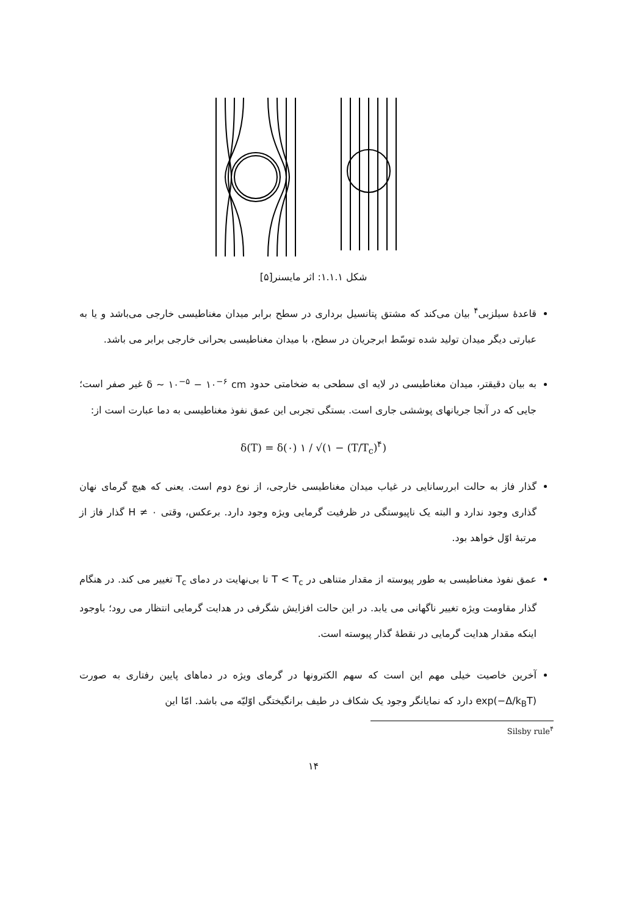شکل ۱.۱.۱: اثر مایسنر[۵]
قاعدهٔ سیلزبی<sup>۴</sup> بیان می‌کند که مشتق پتانسیل برداری در سطح برابر میدان مغناطیسی خارجی می‌باشد و یا به عبارتی دیگر میدان تولید شده توسّط ابرجریان در سطح، با میدان مغناطیسی بحرانی خارجی برابر می باشد.
به بیان دقیقتر، میدان مغناطیسی در لایه ای سطحی به ضخامتی حدود δ ~ ۱۰<sup>−۵</sup> − ۱۰<sup>−۶</sup> cm غیر صفر است؛ جایی که در آنجا جریانهای پوششی جاری است. بستگی تجربی این عمق نفوذ مغناطیسی به دما عبارت است از:
δ(T) = δ(۰) ۱ / √(۱ − (T/T<sub>c</sub>)<sup>۴</sup>)
گذار فاز به حالت ابررسانایی در غیاب میدان مغناطیسی خارجی، از نوع دوم است. یعنی که هیچ گرمای نهان گذاری وجود ندارد و البته یک ناپیوستگی در ظرفیت گرمایی ویژه وجود دارد. برعکس، وقتی H ≠ ۰ گذار فاز از مرتبهٔ اوّل خواهد بود.
عمق نفوذ مغناطیسی به طور پیوسته از مقدار متناهی در T < T<sub>c</sub> تا بی‌نهایت در دمای T<sub>c</sub> تغییر می کند. در هنگام گذار مقاومت ویژه تغییر ناگهانی می یابد. در این حالت افزایش شگرفی در هدایت گرمایی انتظار می رود؛ باوجود اینکه مقدار هدایت گرمایی در نقطهٔ گذار پیوسته است.
آخرین خاصیت خیلی مهم این است که سهم الکترونها در گرمای ویژه در دماهای پایین رفتاری به صورت exp(−Δ/k<sub>B</sub>T) دارد که نمایانگر وجود یک شکاف در طیف برانگیختگی اوّلیّه می باشد. امّا این
Silsby rule<sup>۴</sup>
۱۴